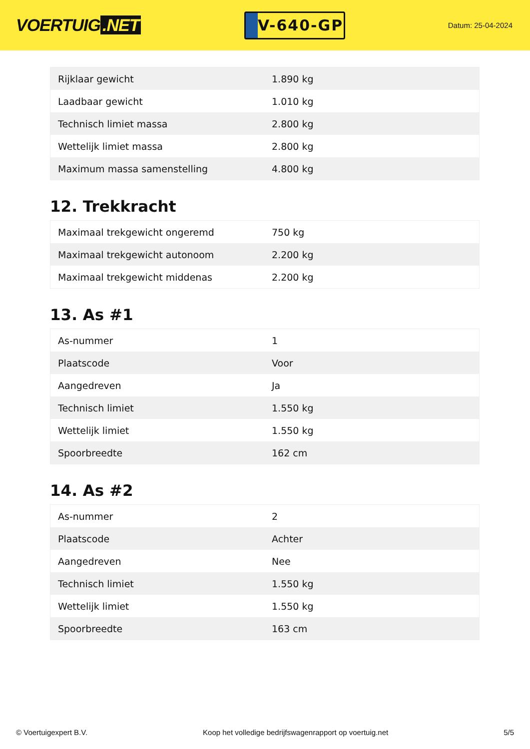VOERTUIG.NET
V-640-GP
Datum: 25-04-2024
| Rijklaar gewicht | 1.890 kg |
| Laadbaar gewicht | 1.010 kg |
| Technisch limiet massa | 2.800 kg |
| Wettelijk limiet massa | 2.800 kg |
| Maximum massa samenstelling | 4.800 kg |
12. Trekkracht
| Maximaal trekgewicht ongeremd | 750 kg |
| Maximaal trekgewicht autonoom | 2.200 kg |
| Maximaal trekgewicht middenas | 2.200 kg |
13. As #1
| As-nummer | 1 |
| Plaatscode | Voor |
| Aangedreven | Ja |
| Technisch limiet | 1.550 kg |
| Wettelijk limiet | 1.550 kg |
| Spoorbreedte | 162 cm |
14. As #2
| As-nummer | 2 |
| Plaatscode | Achter |
| Aangedreven | Nee |
| Technisch limiet | 1.550 kg |
| Wettelijk limiet | 1.550 kg |
| Spoorbreedte | 163 cm |
© Voertuigexpert B.V. Koop het volledige bedrijfswagenrapport op voertuig.net 5/5